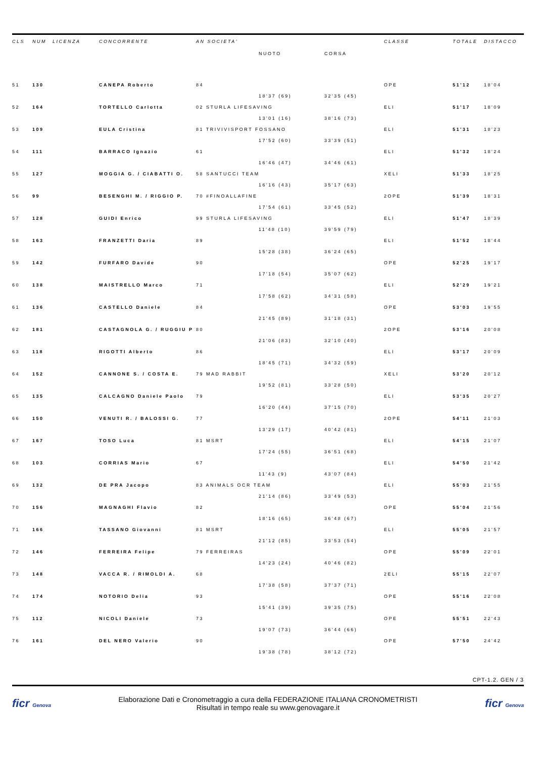| CLS | NUM | LICENZA | CONCORRENTE | AN SOCIETA' | | | CLASSE | TOTALE | DISTACCO |
| --- | --- | --- | --- | --- | --- | --- | --- | --- | --- |
| | | | | | NUOTO | CORSA | | | |
| 51 | 130 | | CANEPA Roberto | 84 | | | OPE | 51'12 | 18'04 |
| | | | | | 18'37 (69) | 32'35 (45) | | | |
| 52 | 164 | | TORTELLO Carlotta | 02 STURLA LIFESAVING | | | ELI | 51'17 | 18'09 |
| | | | | | 13'01 (16) | 38'16 (73) | | | |
| 53 | 109 | | EULA Cristina | 81 TRIVIVISPORT FOSSANO | | | ELI | 51'31 | 18'23 |
| | | | | | 17'52 (60) | 33'39 (51) | | | |
| 54 | 111 | | BARRACO Ignazio | 61 | | | ELI | 51'32 | 18'24 |
| | | | | | 16'46 (47) | 34'46 (61) | | | |
| 55 | 127 | | MOGGIA G. / CIABATTI O. | 58 SANTUCCI TEAM | | | XELI | 51'33 | 18'25 |
| | | | | | 16'16 (43) | 35'17 (63) | | | |
| 56 | 99 | | BESENGHI M. / RIGGIO P. | 70 #FINOALLAFINE | | | 2OPE | 51'39 | 18'31 |
| | | | | | 17'54 (61) | 33'45 (52) | | | |
| 57 | 128 | | GUIDI Enrico | 99 STURLA LIFESAVING | | | ELI | 51'47 | 18'39 |
| | | | | | 11'48 (10) | 39'59 (79) | | | |
| 58 | 163 | | FRANZETTI Daria | 89 | | | ELI | 51'52 | 18'44 |
| | | | | | 15'28 (38) | 36'24 (65) | | | |
| 59 | 142 | | FURFARO Davide | 90 | | | OPE | 52'25 | 19'17 |
| | | | | | 17'18 (54) | 35'07 (62) | | | |
| 60 | 138 | | MAISTRELLO Marco | 71 | | | ELI | 52'29 | 19'21 |
| | | | | | 17'58 (62) | 34'31 (58) | | | |
| 61 | 136 | | CASTELLO Daniele | 84 | | | OPE | 53'03 | 19'55 |
| | | | | | 21'45 (89) | 31'18 (31) | | | |
| 62 | 181 | | CASTAGNOLA G. / RUGGIU P | 80 | | | 2OPE | 53'16 | 20'08 |
| | | | | | 21'06 (83) | 32'10 (40) | | | |
| 63 | 118 | | RIGOTTI Alberto | 86 | | | ELI | 53'17 | 20'09 |
| | | | | | 18'45 (71) | 34'32 (59) | | | |
| 64 | 152 | | CANNONE S. / COSTA E. | 79 MAD RABBIT | | | XELI | 53'20 | 20'12 |
| | | | | | 19'52 (81) | 33'28 (50) | | | |
| 65 | 135 | | CALCAGNO Daniele Paolo | 79 | | | ELI | 53'35 | 20'27 |
| | | | | | 16'20 (44) | 37'15 (70) | | | |
| 66 | 150 | | VENUTI R. / BALOSSI G. | 77 | | | 2OPE | 54'11 | 21'03 |
| | | | | | 13'29 (17) | 40'42 (81) | | | |
| 67 | 167 | | TOSO Luca | 81 MSRT | | | ELI | 54'15 | 21'07 |
| | | | | | 17'24 (55) | 36'51 (68) | | | |
| 68 | 103 | | CORRIAS Mario | 67 | | | ELI | 54'50 | 21'42 |
| | | | | | 11'43 (9) | 43'07 (84) | | | |
| 69 | 132 | | DE PRA Jacopo | 83 ANIMALS OCR TEAM | | | ELI | 55'03 | 21'55 |
| | | | | | 21'14 (86) | 33'49 (53) | | | |
| 70 | 156 | | MAGNAGHI Flavio | 82 | | | OPE | 55'04 | 21'56 |
| | | | | | 18'16 (65) | 36'48 (67) | | | |
| 71 | 166 | | TASSANO Giovanni | 81 MSRT | | | ELI | 55'05 | 21'57 |
| | | | | | 21'12 (85) | 33'53 (54) | | | |
| 72 | 146 | | FERREIRA Felipe | 79 FERREIRAS | | | OPE | 55'09 | 22'01 |
| | | | | | 14'23 (24) | 40'46 (82) | | | |
| 73 | 148 | | VACCA R. / RIMOLDI A. | 68 | | | 2ELI | 55'15 | 22'07 |
| | | | | | 17'38 (58) | 37'37 (71) | | | |
| 74 | 174 | | NOTORIO Delia | 93 | | | OPE | 55'16 | 22'08 |
| | | | | | 15'41 (39) | 39'35 (75) | | | |
| 75 | 112 | | NICOLI Daniele | 73 | | | OPE | 55'51 | 22'43 |
| | | | | | 19'07 (73) | 36'44 (66) | | | |
| 76 | 161 | | DEL NERO Valerio | 90 | | | OPE | 57'50 | 24'42 |
| | | | | | 19'38 (78) | 38'12 (72) | | | |
CPT-1.2. GEN / 3
ficr Genova
Elaborazione Dati e Cronometraggio a cura della FEDERAZIONE ITALIANA CRONOMETRISTI
Risultati in tempo reale su www.genovagare.it
ficr Genova